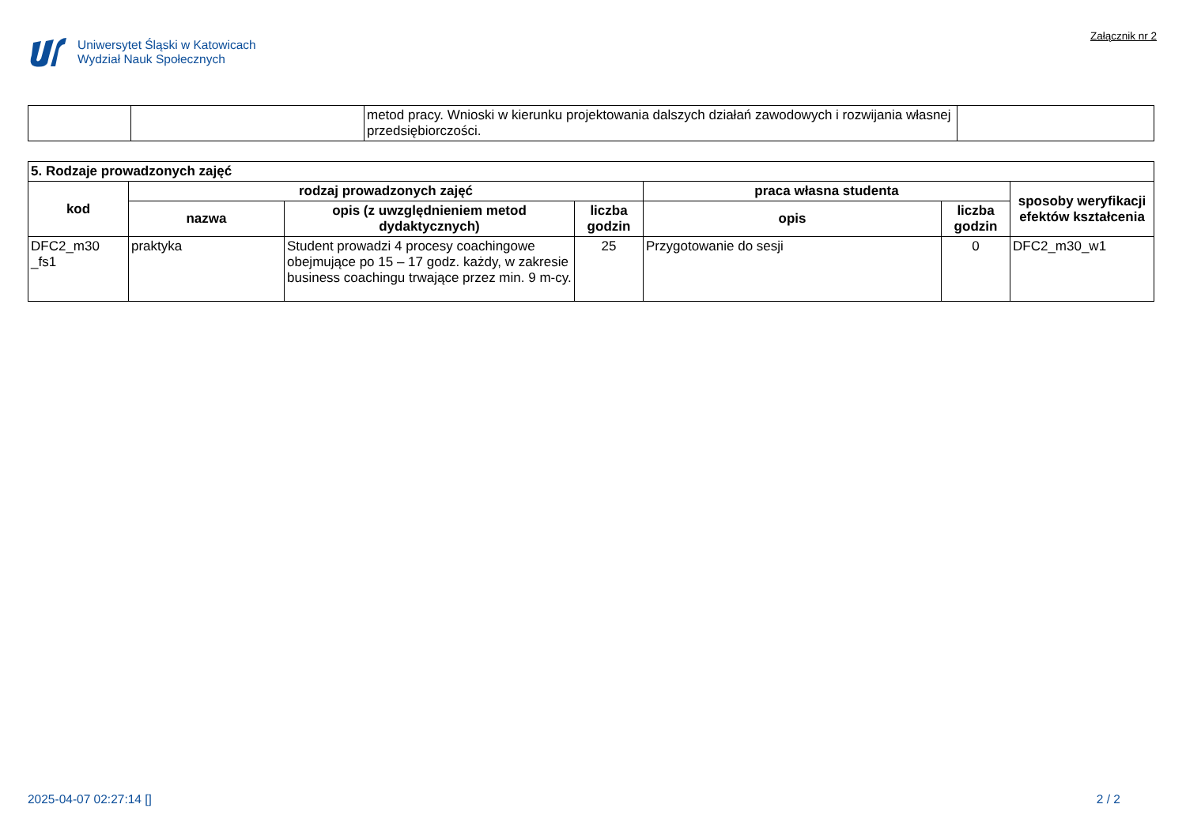Uniwersytet Śląski w Katowicach
Wydział Nauk Społecznych
Załącznik nr 2
| | | metod pracy. Wnioski w kierunku projektowania dalszych działań zawodowych i rozwijania własnej przedsiębiorczości. | |
| 5. Rodzaje prowadzonych zajęć | | | | | | |
| kod | rodzaj prowadzonych zajęć | | | praca własna studenta | | sposoby weryfikacji efektów kształcenia |
| | nazwa | opis (z uwzględnieniem metod dydaktycznych) | liczba godzin | opis | liczba godzin | |
| DFC2_m30 _fs1 | praktyka | Student prowadzi 4 procesy coachingowe obejmujące po 15 – 17 godz. każdy, w zakresie business coachingu trwające przez min. 9 m-cy. | 25 | Przygotowanie do sesji | 0 | DFC2_m30_w1 |
2025-04-07 02:27:14 [] 2 / 2